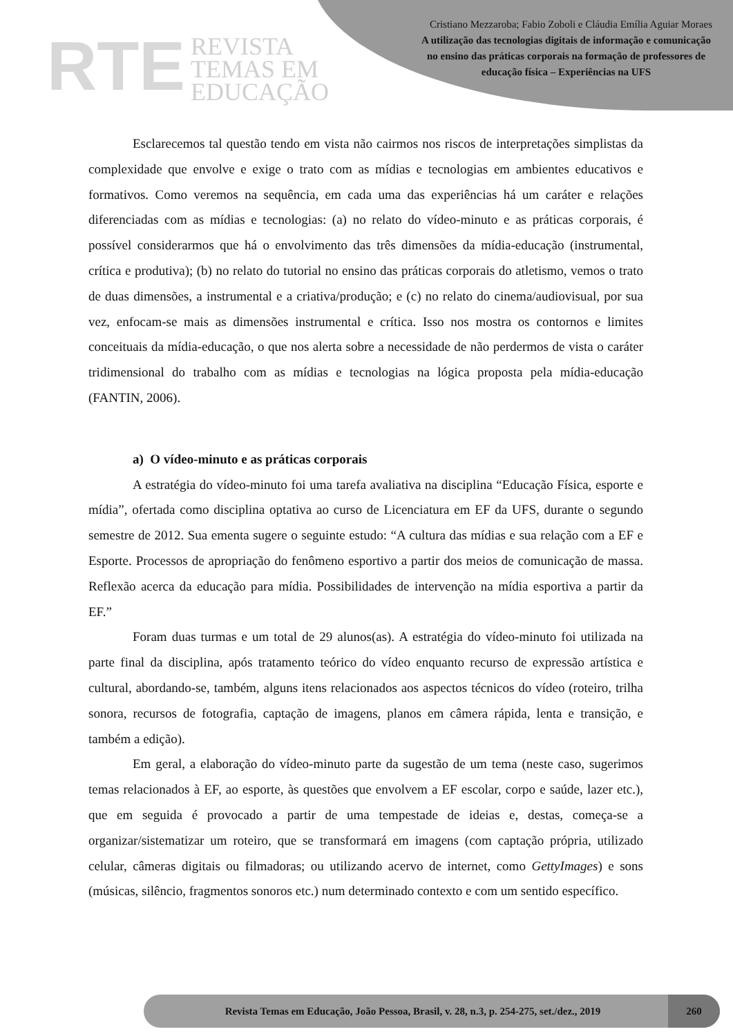RTE REVISTA
TEMAS EM
EDUCAÇÃO
Cristiano Mezzaroba; Fabio Zoboli e Cláudia Emília Aguiar Moraes
A utilização das tecnologias digitais de informação e comunicação no ensino das práticas corporais na formação de professores de educação física – Experiências na UFS
Esclarecemos tal questão tendo em vista não cairmos nos riscos de interpretações simplistas da complexidade que envolve e exige o trato com as mídias e tecnologias em ambientes educativos e formativos. Como veremos na sequência, em cada uma das experiências há um caráter e relações diferenciadas com as mídias e tecnologias: (a) no relato do vídeo-minuto e as práticas corporais, é possível considerarmos que há o envolvimento das três dimensões da mídia-educação (instrumental, crítica e produtiva); (b) no relato do tutorial no ensino das práticas corporais do atletismo, vemos o trato de duas dimensões, a instrumental e a criativa/produção; e (c) no relato do cinema/audiovisual, por sua vez, enfocam-se mais as dimensões instrumental e crítica. Isso nos mostra os contornos e limites conceituais da mídia-educação, o que nos alerta sobre a necessidade de não perdermos de vista o caráter tridimensional do trabalho com as mídias e tecnologias na lógica proposta pela mídia-educação (FANTIN, 2006).
a) O vídeo-minuto e as práticas corporais
A estratégia do vídeo-minuto foi uma tarefa avaliativa na disciplina “Educação Física, esporte e mídia”, ofertada como disciplina optativa ao curso de Licenciatura em EF da UFS, durante o segundo semestre de 2012. Sua ementa sugere o seguinte estudo: “A cultura das mídias e sua relação com a EF e Esporte. Processos de apropriação do fenômeno esportivo a partir dos meios de comunicação de massa. Reflexão acerca da educação para mídia. Possibilidades de intervenção na mídia esportiva a partir da EF.”
Foram duas turmas e um total de 29 alunos(as). A estratégia do vídeo-minuto foi utilizada na parte final da disciplina, após tratamento teórico do vídeo enquanto recurso de expressão artística e cultural, abordando-se, também, alguns itens relacionados aos aspectos técnicos do vídeo (roteiro, trilha sonora, recursos de fotografia, captação de imagens, planos em câmera rápida, lenta e transição, e também a edição).
Em geral, a elaboração do vídeo-minuto parte da sugestão de um tema (neste caso, sugerimos temas relacionados à EF, ao esporte, às questões que envolvem a EF escolar, corpo e saúde, lazer etc.), que em seguida é provocado a partir de uma tempestade de ideias e, destas, começa-se a organizar/sistematizar um roteiro, que se transformará em imagens (com captação própria, utilizado celular, câmeras digitais ou filmadoras; ou utilizando acervo de internet, como GettyImages) e sons (músicas, silêncio, fragmentos sonoros etc.) num determinado contexto e com um sentido específico.
Revista Temas em Educação, João Pessoa, Brasil, v. 28, n.3, p. 254-275, set./dez., 2019 260